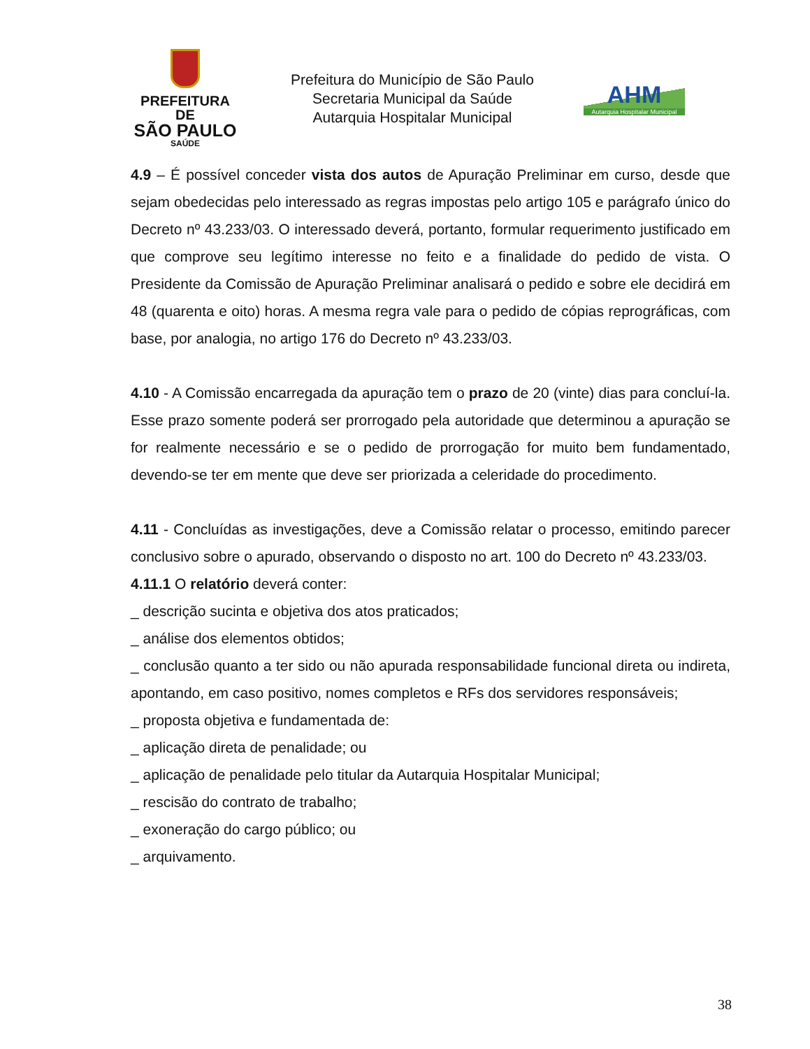PREFEITURA DE
SÃO PAULO
SAÚDE
Prefeitura do Município de São Paulo
Secretaria Municipal da Saúde
Autarquia Hospitalar Municipal
AHM
Autarquia Hospitalar Municipal
4.9 – É possível conceder vista dos autos de Apuração Preliminar em curso, desde que sejam obedecidas pelo interessado as regras impostas pelo artigo 105 e parágrafo único do Decreto nº 43.233/03. O interessado deverá, portanto, formular requerimento justificado em que comprove seu legítimo interesse no feito e a finalidade do pedido de vista. O Presidente da Comissão de Apuração Preliminar analisará o pedido e sobre ele decidirá em 48 (quarenta e oito) horas. A mesma regra vale para o pedido de cópias reprográficas, com base, por analogia, no artigo 176 do Decreto nº 43.233/03.
4.10 - A Comissão encarregada da apuração tem o prazo de 20 (vinte) dias para concluí-la. Esse prazo somente poderá ser prorrogado pela autoridade que determinou a apuração se for realmente necessário e se o pedido de prorrogação for muito bem fundamentado, devendo-se ter em mente que deve ser priorizada a celeridade do procedimento.
4.11 - Concluídas as investigações, deve a Comissão relatar o processo, emitindo parecer conclusivo sobre o apurado, observando o disposto no art. 100 do Decreto nº 43.233/03.
4.11.1 O relatório deverá conter:
_ descrição sucinta e objetiva dos atos praticados;
_ análise dos elementos obtidos;
_ conclusão quanto a ter sido ou não apurada responsabilidade funcional direta ou indireta, apontando, em caso positivo, nomes completos e RFs dos servidores responsáveis;
_ proposta objetiva e fundamentada de:
_ aplicação direta de penalidade; ou
_ aplicação de penalidade pelo titular da Autarquia Hospitalar Municipal;
_ rescisão do contrato de trabalho;
_ exoneração do cargo público; ou
_ arquivamento.
38